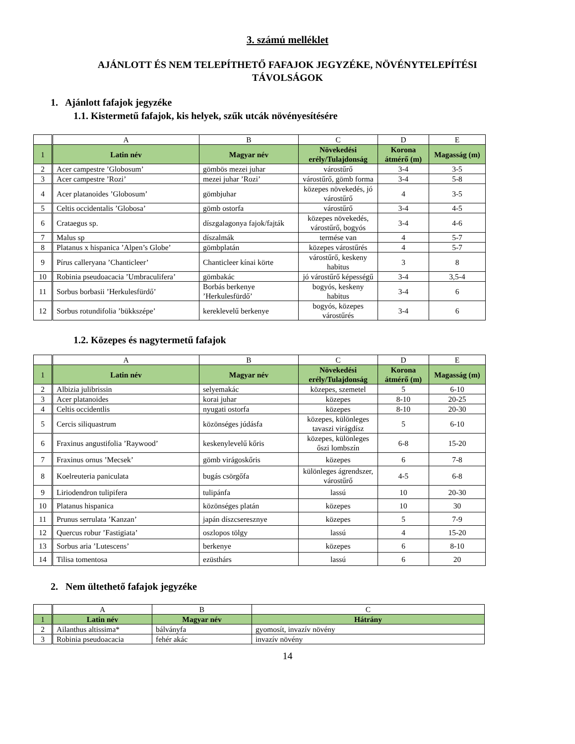3. számú melléklet
AJÁNLOTT ÉS NEM TELEPÍTHETŐ FAFAJOK JEGYZÉKE, NÖVÉNYTELEPÍTÉSI
TÁVOLSÁGOK
1. Ajánlott fafajok jegyzéke
1.1. Kistermetű fafajok, kis helyek, szűk utcák növényesítésére
| | A | B | C | D | E |
| 1 | Latin név | Magyar név | Növekedési erély/Tulajdonság | Korona átmérő (m) | Magasság (m) |
| 2 | Acer campestre ’Globosum’ | gömbös mezei juhar | várostűrő | 3-4 | 3-5 |
| 3 | Acer campestre ’Rozi’ | mezei juhar ’Rozi’ | várostűrő, gömb forma | 3-4 | 5-8 |
| 4 | Acer platanoides ’Globosum’ | gömbjuhar | közepes növekedés, jó várostűrő | 4 | 3-5 |
| 5 | Celtis occidentalis ’Globosa’ | gömb ostorfa | várostűrő | 3-4 | 4-5 |
| 6 | Crataegus sp. | díszgalagonya fajok/fajták | közepes növekedés, várostűrő, bogyós | 3-4 | 4-6 |
| 7 | Malus sp | díszalmák | termése van | 4 | 5-7 |
| 8 | Platanus x hispanica ’Alpen’s Globe’ | gömbplatán | közepes várostűrés | 4 | 5-7 |
| 9 | Pírus calleryana ’Chanticleer’ | Chanticleer kínai körte | várostűrő, keskeny habitus | 3 | 8 |
| 10 | Robinia pseudoacacia ’Umbraculifera’ | gömbakác | jó várostűrő képességű | 3-4 | 3,5-4 |
| 11 | Sorbus borbasii ’Herkulesfürdő’ | Borbás berkenye ’Herkulesfürdő’ | bogyós, keskeny habitus | 3-4 | 6 |
| 12 | Sorbus rotundifolia ’bükkszépe’ | kereklevelű berkenye | bogyós, közepes várostűrés | 3-4 | 6 |
1.2. Közepes és nagytermetű fafajok
| | A | B | C | D | E |
| 1 | Latin név | Magyar név | Növekedési erély/Tulajdonság | Korona átmérő (m) | Magasság (m) |
| 2 | Albizia julibrissin | selyemakác | közepes, szemetel | 5 | 6-10 |
| 3 | Acer platanoides | korai juhar | közepes | 8-10 | 20-25 |
| 4 | Celtis occidentlis | nyugati ostorfa | közepes | 8-10 | 20-30 |
| 5 | Cercis siliquastrum | közönséges júdásfa | közepes, különleges tavaszi virágdísz | 5 | 6-10 |
| 6 | Fraxinus angustifolia ’Raywood’ | keskenylevelű kőris | közepes, különleges őszi lombszín | 6-8 | 15-20 |
| 7 | Fraxinus ornus ’Mecsek’ | gömb virágoskőris | közepes | 6 | 7-8 |
| 8 | Koelreuteria paniculata | bugás csörgőfa | különleges ágrendszer, várostűrő | 4-5 | 6-8 |
| 9 | Liriodendron tulipifera | tulipánfa | lassú | 10 | 20-30 |
| 10 | Platanus hispanica | közönséges platán | közepes | 10 | 30 |
| 11 | Prunus serrulata ’Kanzan’ | japán díszcseresznye | közepes | 5 | 7-9 |
| 12 | Quercus robur ’Fastigiata’ | oszlopos tölgy | lassú | 4 | 15-20 |
| 13 | Sorbus aria ’Lutescens’ | berkenye | közepes | 6 | 8-10 |
| 14 | Tilisa tomentosa | ezüsthárs | lassú | 6 | 20 |
2. Nem ültethető fafajok jegyzéke
| | A | B | C |
| 1 | Latin név | Magyar név | Hátrány |
| 2 | Ailanthus altissima* | bálványfa | gyomosít, invazív növény |
| 3 | Robinia pseudoacacia | fehér akác | invazív növény |
14